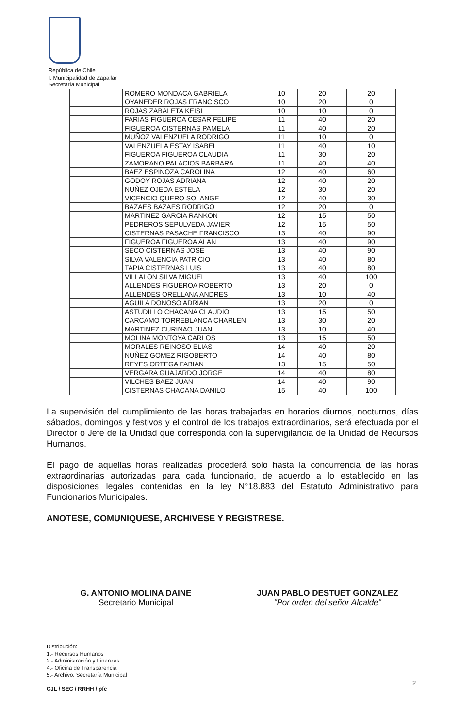República de Chile
I. Municipalidad de Zapallar
Secretaría Municipal
| | ROMERO MONDACA GABRIELA | 10 | 20 | 20 |
| | OYANEDER ROJAS FRANCISCO | 10 | 20 | 0 |
| | ROJAS ZABALETA KEISI | 10 | 10 | 0 |
| | FARIAS FIGUEROA CESAR FELIPE | 11 | 40 | 20 |
| | FIGUEROA CISTERNAS PAMELA | 11 | 40 | 20 |
| | MUÑOZ VALENZUELA RODRIGO | 11 | 10 | 0 |
| | VALENZUELA ESTAY ISABEL | 11 | 40 | 10 |
| | FIGUEROA FIGUEROA CLAUDIA | 11 | 30 | 20 |
| | ZAMORANO PALACIOS BARBARA | 11 | 40 | 40 |
| | BAEZ ESPINOZA CAROLINA | 12 | 40 | 60 |
| | GODOY ROJAS ADRIANA | 12 | 40 | 20 |
| | NUÑEZ OJEDA ESTELA | 12 | 30 | 20 |
| | VICENCIO QUERO SOLANGE | 12 | 40 | 30 |
| | BAZAES BAZAES RODRIGO | 12 | 20 | 0 |
| | MARTINEZ GARCIA RANKON | 12 | 15 | 50 |
| | PEDREROS SEPULVEDA JAVIER | 12 | 15 | 50 |
| | CISTERNAS PASACHE FRANCISCO | 13 | 40 | 90 |
| | FIGUEROA FIGUEROA ALAN | 13 | 40 | 90 |
| | SECO CISTERNAS JOSE | 13 | 40 | 90 |
| | SILVA VALENCIA PATRICIO | 13 | 40 | 80 |
| | TAPIA CISTERNAS LUIS | 13 | 40 | 80 |
| | VILLALON SILVA MIGUEL | 13 | 40 | 100 |
| | ALLENDES FIGUEROA ROBERTO | 13 | 20 | 0 |
| | ALLENDES ORELLANA ANDRES | 13 | 10 | 40 |
| | AGUILA DONOSO ADRIAN | 13 | 20 | 0 |
| | ASTUDILLO CHACANA CLAUDIO | 13 | 15 | 50 |
| | CARCAMO TORREBLANCA CHARLEN | 13 | 30 | 20 |
| | MARTINEZ CURINAO JUAN | 13 | 10 | 40 |
| | MOLINA MONTOYA CARLOS | 13 | 15 | 50 |
| | MORALES REINOSO ELIAS | 14 | 40 | 20 |
| | NUÑEZ GOMEZ RIGOBERTO | 14 | 40 | 80 |
| | REYES ORTEGA FABIAN | 13 | 15 | 50 |
| | VERGARA GUAJARDO JORGE | 14 | 40 | 80 |
| | VILCHES BAEZ JUAN | 14 | 40 | 90 |
| | CISTERNAS CHACANA DANILO | 15 | 40 | 100 |
La supervisión del cumplimiento de las horas trabajadas en horarios diurnos, nocturnos, días sábados, domingos y festivos y el control de los trabajos extraordinarios, será efectuada por el Director o Jefe de la Unidad que corresponda con la supervigilancia de la Unidad de Recursos Humanos.
El pago de aquellas horas realizadas procederá solo hasta la concurrencia de las horas extraordinarias autorizadas para cada funcionario, de acuerdo a lo establecido en las disposiciones legales contenidas en la ley N°18.883 del Estatuto Administrativo para Funcionarios Municipales.
ANOTESE, COMUNIQUESE, ARCHIVESE Y REGISTRESE.
G. ANTONIO MOLINA DAINE
Secretario Municipal
JUAN PABLO DESTUET GONZALEZ
"Por orden del señor Alcalde"
Distribución:
1.- Recursos Humanos
2.- Administración y Finanzas
4.- Oficina de Transparencia
5.- Archivo: Secretaría Municipal
CJL / SEC / RRHH / pfc
2